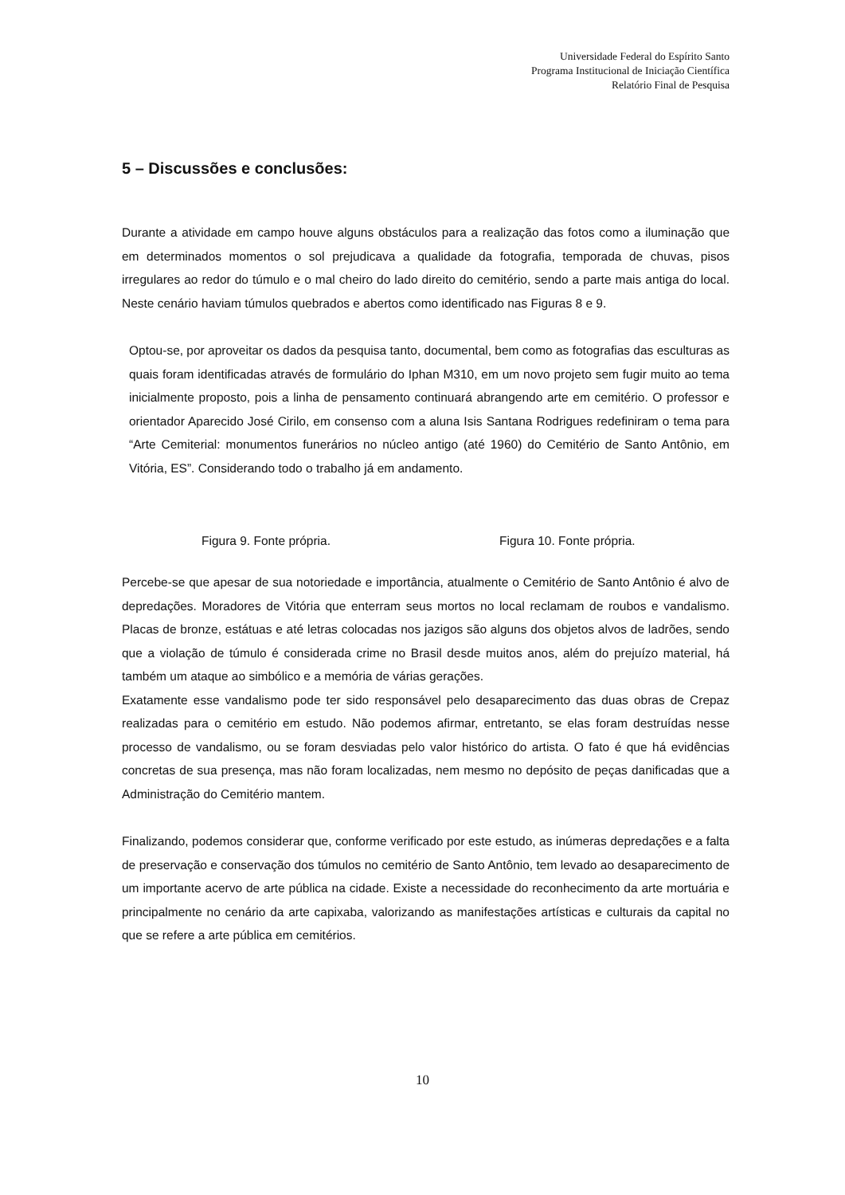Universidade Federal do Espírito Santo
Programa Institucional de Iniciação Científica
Relatório Final de Pesquisa
5 – Discussões e conclusões:
Durante a atividade em campo houve alguns obstáculos para a realização das fotos como a iluminação que em determinados momentos o sol prejudicava a qualidade da fotografia, temporada de chuvas, pisos irregulares ao redor do túmulo e o mal cheiro do lado direito do cemitério, sendo a parte mais antiga do local. Neste cenário haviam túmulos quebrados e abertos como identificado nas Figuras 8 e 9.
Optou-se, por aproveitar os dados da pesquisa tanto, documental, bem como as fotografias das esculturas as quais foram identificadas através de formulário do Iphan M310, em um novo projeto sem fugir muito ao tema inicialmente proposto, pois a linha de pensamento continuará abrangendo arte em cemitério. O professor e orientador Aparecido José Cirilo, em consenso com a aluna Isis Santana Rodrigues redefiniram o tema para “Arte Cemiterial: monumentos funerários no núcleo antigo (até 1960) do Cemitério de Santo Antônio, em Vitória, ES”. Considerando todo o trabalho já em andamento.
Figura 9. Fonte própria. Figura 10. Fonte própria.
Percebe-se que apesar de sua notoriedade e importância, atualmente o Cemitério de Santo Antônio é alvo de depredações. Moradores de Vitória que enterram seus mortos no local reclamam de roubos e vandalismo. Placas de bronze, estátuas e até letras colocadas nos jazigos são alguns dos objetos alvos de ladrões, sendo que a violação de túmulo é considerada crime no Brasil desde muitos anos, além do prejuízo material, há também um ataque ao simbólico e a memória de várias gerações.
Exatamente esse vandalismo pode ter sido responsável pelo desaparecimento das duas obras de Crepaz realizadas para o cemitério em estudo. Não podemos afirmar, entretanto, se elas foram destruídas nesse processo de vandalismo, ou se foram desviadas pelo valor histórico do artista. O fato é que há evidências concretas de sua presença, mas não foram localizadas, nem mesmo no depósito de peças danificadas que a Administração do Cemitério mantem.
Finalizando, podemos considerar que, conforme verificado por este estudo, as inúmeras depredações e a falta de preservação e conservação dos túmulos no cemitério de Santo Antônio, tem levado ao desaparecimento de um importante acervo de arte pública na cidade. Existe a necessidade do reconhecimento da arte mortuária e principalmente no cenário da arte capixaba, valorizando as manifestações artísticas e culturais da capital no que se refere a arte pública em cemitérios.
10